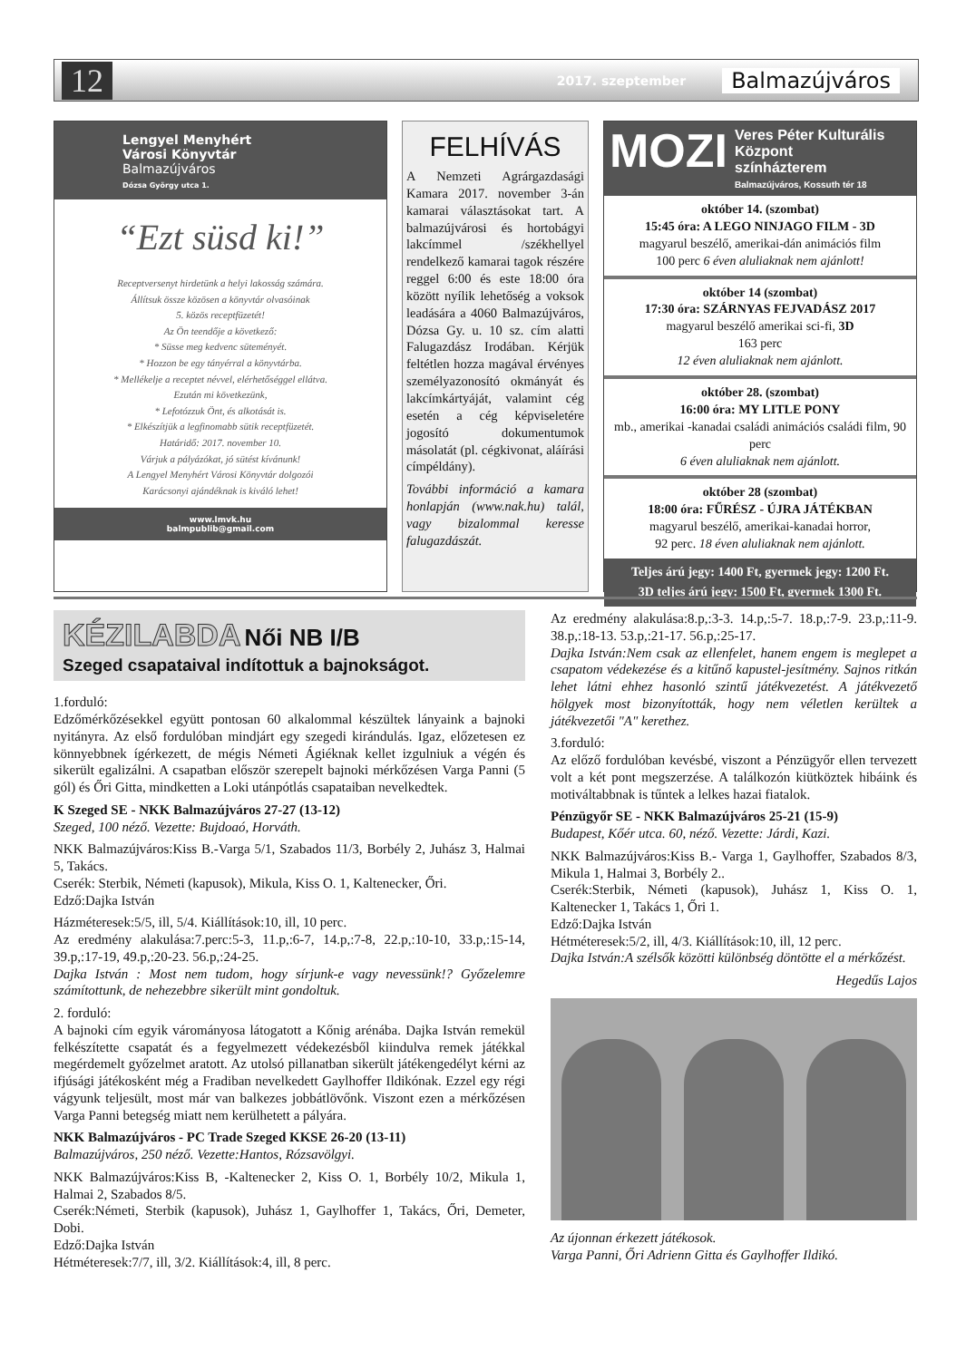12 2017. szeptember Balmazújváros
Lengyel Menyhért
Városi Könyvtár
Balmazújváros
Dózsa György utca 1.
“Ezt süsd ki!”
Receptversenyt hirdetünk a helyi lakosság számára.
Állítsuk össze közösen a könyvtár olvasóinak
5. közös receptfüzetét!
Az Ön teendője a következő:
* Süsse meg kedvenc süteményét.
* Hozzon be egy tányérral a könyvtárba.
* Mellékelje a receptet névvel, elérhetőséggel ellátva.
Ezután mi következünk,
* Lefotózzuk Önt, és alkotását is.
* Elkészítjük a legfinomabb sütik receptfüzetét.
Határidő: 2017. november 10.
Várjuk a pályázókat, jó sütést kívánunk!
A Lengyel Menyhért Városi Könyvtár dolgozói
Karácsonyi ajándéknak is kiváló lehet!
www.lmvk.hu
balmpublib@gmail.com
FELHÍVÁS
A Nemzeti Agrárgazdasági Kamara 2017. november 3-án kamarai választásokat tart. A balmazújvárosi és hortobágyi lakcímmel /székhellyel rendelkező kamarai tagok részére reggel 6:00 és este 18:00 óra között nyílik lehetőség a voksok leadására a 4060 Balmazújváros, Dózsa Gy. u. 10 sz. cím alatti Falugazdász Irodában. Kérjük feltétlen hozza magával érvényes személyazonosító okmányát és lakcímkártyáját, valamint cég esetén a cég képviseletére jogosító dokumentumok másolatát (pl. cégkivonat, aláírási címpéldány).
További információ a kamara honlapján (www.nak.hu) talál, vagy bizalommal keresse falugazdászát.
MOZI
Veres Péter Kulturális Központ
színházterem
Balmazújváros, Kossuth tér 18
október 14. (szombat)
15:45 óra: A LEGO NINJAGO FILM - 3D
magyarul beszélő, amerikai-dán animációs film
100 perc 6 éven aluliaknak nem ajánlott!
október 14 (szombat)
17:30 óra: SZÁRNYAS FEJVADÁSZ 2017
magyarul beszélő amerikai sci-fi, 3D
163 perc
12 éven aluliaknak nem ajánlott.
október 28. (szombat)
16:00 óra: MY LITLE PONY
mb., amerikai -kanadai családi animációs családi film, 90 perc
6 éven aluliaknak nem ajánlott.
október 28 (szombat)
18:00 óra: FŰRÉSZ - ÚJRA JÁTÉKBAN
magyarul beszélő, amerikai-kanadai horror,
92 perc. 18 éven aluliaknak nem ajánlott.
Teljes árú jegy: 1400 Ft, gyermek jegy: 1200 Ft.
3D teljes árú jegy: 1500 Ft, gyermek 1300 Ft.
KÉZILABDA Női NB I/B
Szeged csapataival indítottuk a bajnokságot.
1.forduló:
Edzőmérkőzésekkel együtt pontosan 60 alkalommal készültek lányaink a bajnoki nyitányra. Az első fordulóban mindjárt egy szegedi kirándulás. Igaz, előzetesen ez könnyebbnek ígérkezett, de mégis Németi Ágiéknak kellet izgulniuk a végén és sikerült egalizálni. A csapatban először szerepelt bajnoki mérkőzésen Varga Panni (5 gól) és Őri Gitta, mindketten a Loki utánpótlás csapataiban nevelkedtek.
K Szeged SE - NKK Balmazújváros 27-27 (13-12)
Szeged, 100 néző. Vezette: Bujdoaó, Horváth.
NKK Balmazújváros:Kiss B.-Varga 5/1, Szabados 11/3, Borbély 2, Juhász 3, Halmai 5, Takács.
Cserék: Sterbik, Németi (kapusok), Mikula, Kiss O. 1, Kaltenecker, Őri.
Edző:Dajka István
Házméteresek:5/5, ill, 5/4. Kiállítások:10, ill, 10 perc.
Az eredmény alakulása:7.perc:5-3, 11.p,:6-7, 14.p,:7-8, 22.p,:10-10, 33.p,:15-14, 39.p,:17-19, 49.p,:20-23. 56.p,:24-25.
Dajka István : Most nem tudom, hogy sírjunk-e vagy nevessünk!? Győzelemre számítottunk, de nehezebbre sikerült mint gondoltuk.
2. forduló:
A bajnoki cím egyik várományosa látogatott a Kőnig arénába. Dajka István remekül felkészítette csapatát és a fegyelmezett védekezésből kiindulva remek játékkal megérdemelt győzelmet aratott. Az utolsó pillanatban sikerült játékengedélyt kérni az ifjúsági játékosként még a Fradiban nevelkedett Gaylhoffer Ildikónak. Ezzel egy régi vágyunk teljesült, most már van balkezes jobbátlövőnk. Viszont ezen a mérkőzésen Varga Panni betegség miatt nem kerülhetett a pályára.
NKK Balmazújváros - PC Trade Szeged KKSE 26-20 (13-11)
Balmazújváros, 250 néző. Vezette:Hantos, Rózsavölgyi.
NKK Balmazújváros:Kiss B, -Kaltenecker 2, Kiss O. 1, Borbély 10/2, Mikula 1, Halmai 2, Szabados 8/5.
Cserék:Németi, Sterbik (kapusok), Juhász 1, Gaylhoffer 1, Takács, Őri, Demeter, Dobi.
Edző:Dajka István
Hétméteresek:7/7, ill, 3/2. Kiállítások:4, ill, 8 perc.
Az eredmény alakulása:8.p,:3-3. 14.p,:5-7. 18.p,:7-9. 23.p,:11-9. 38.p,:18-13. 53.p,:21-17. 56.p,:25-17.
Dajka István:Nem csak az ellenfelet, hanem engem is meglepet a csapatom védekezése és a kitűnő kapustel-jesítmény. Sajnos ritkán lehet látni ehhez hasonló szintű játékvezetést. A játékvezető hölgyek most bizonyították, hogy nem véletlen kerültek a játékvezetői "A" kerethez.
3.forduló:
Az előző fordulóban kevésbé, viszont a Pénzügyőr ellen tervezett volt a két pont megszerzése. A találkozón kiütköztek hibáink és motiváltabbnak is tűntek a lelkes hazai fiatalok.
Pénzügyőr SE - NKK Balmazújváros 25-21 (15-9)
Budapest, Kőér utca. 60, néző. Vezette: Járdi, Kazi.
NKK Balmazújváros:Kiss B.- Varga 1, Gaylhoffer, Szabados 8/3, Mikula 1, Halmai 3, Borbély 2..
Cserék:Sterbik, Németi (kapusok), Juhász 1, Kiss O. 1, Kaltenecker 1, Takács 1, Őri 1.
Edző:Dajka István
Hétméteresek:5/2, ill, 4/3. Kiállítások:10, ill, 12 perc.
Dajka István:A szélsők közötti különbség döntötte el a mérkőzést.
Hegedűs Lajos
Az újonnan érkezett játékosok.
Varga Panni, Őri Adrienn Gitta és Gaylhoffer Ildikó.